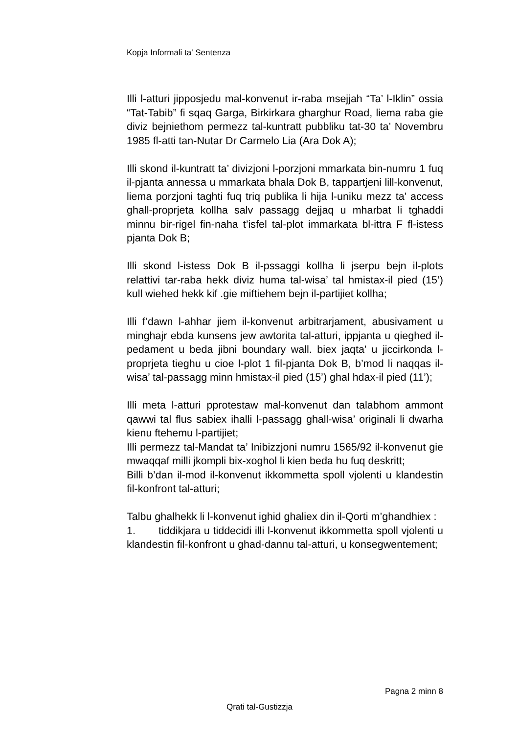Kopja Informali ta' Sentenza
Illi l-atturi jipposjedu mal-konvenut ir-raba msejjah “Ta’ l-Iklin” ossia “Tat-Tabib” fi sqaq Garga, Birkirkara gharghur Road, liema raba gie diviz bejniethom permezz tal-kuntratt pubbliku tat-30 ta’ Novembru 1985 fl-atti tan-Nutar Dr Carmelo Lia (Ara Dok A);
Illi skond il-kuntratt ta’ divizjoni l-porzjoni mmarkata bin-numru 1 fuq il-pjanta annessa u mmarkata bhala Dok B, tappartjeni lill-konvenut, liema porzjoni taghti fuq triq publika li hija l-uniku mezz ta’ access ghall-proprjeta kollha salv passagg dejjaq u mharbat li tghaddi minnu bir-rigel fin-naha t’isfel tal-plot immarkata bl-ittra F fl-istess pjanta Dok B;
Illi skond l-istess Dok B il-pssaggi kollha li jserpu bejn il-plots relattivi tar-raba hekk diviz huma tal-wisa’ tal hmistax-il pied (15’) kull wiehed hekk kif .gie miftiehem bejn il-partijiet kollha;
Illi f’dawn l-ahhar jiem il-konvenut arbitrarjament, abusivament u minghajr ebda kunsens jew awtorita tal-atturi, ippjanta u qieghed il-pedament u beda jibni boundary wall. biex jaqta' u jiccirkonda l-proprjeta tieghu u cioe l-plot 1 fil-pjanta Dok B, b’mod li naqqas il-wisa’ tal-passagg minn hmistax-il pied (15’) ghal hdax-il pied (11’);
Illi meta l-atturi pprotestaw mal-konvenut dan talabhom ammont qawwi tal flus sabiex ihalli l-passagg ghall-wisa’ originali li dwarha kienu ftehemu l-partijiet;
Illi permezz tal-Mandat ta’ Inibizzjoni numru 1565/92 il-konvenut gie mwaqqaf milli jkompli bix-xoghol li kien beda hu fuq deskritt;
Billi b’dan il-mod il-konvenut ikkommetta spoll vjolenti u klandestin fil-konfront tal-atturi;
Talbu ghalhekk li l-konvenut ighid ghaliex din il-Qorti m’ghandhiex :
1. tiddikjara u tiddecidi illi l-konvenut ikkommetta spoll vjolenti u klandestin fil-konfront u ghad-dannu tal-atturi, u konsegwentement;
Pagna 2 minn 8
Qrati tal-Gustizzja